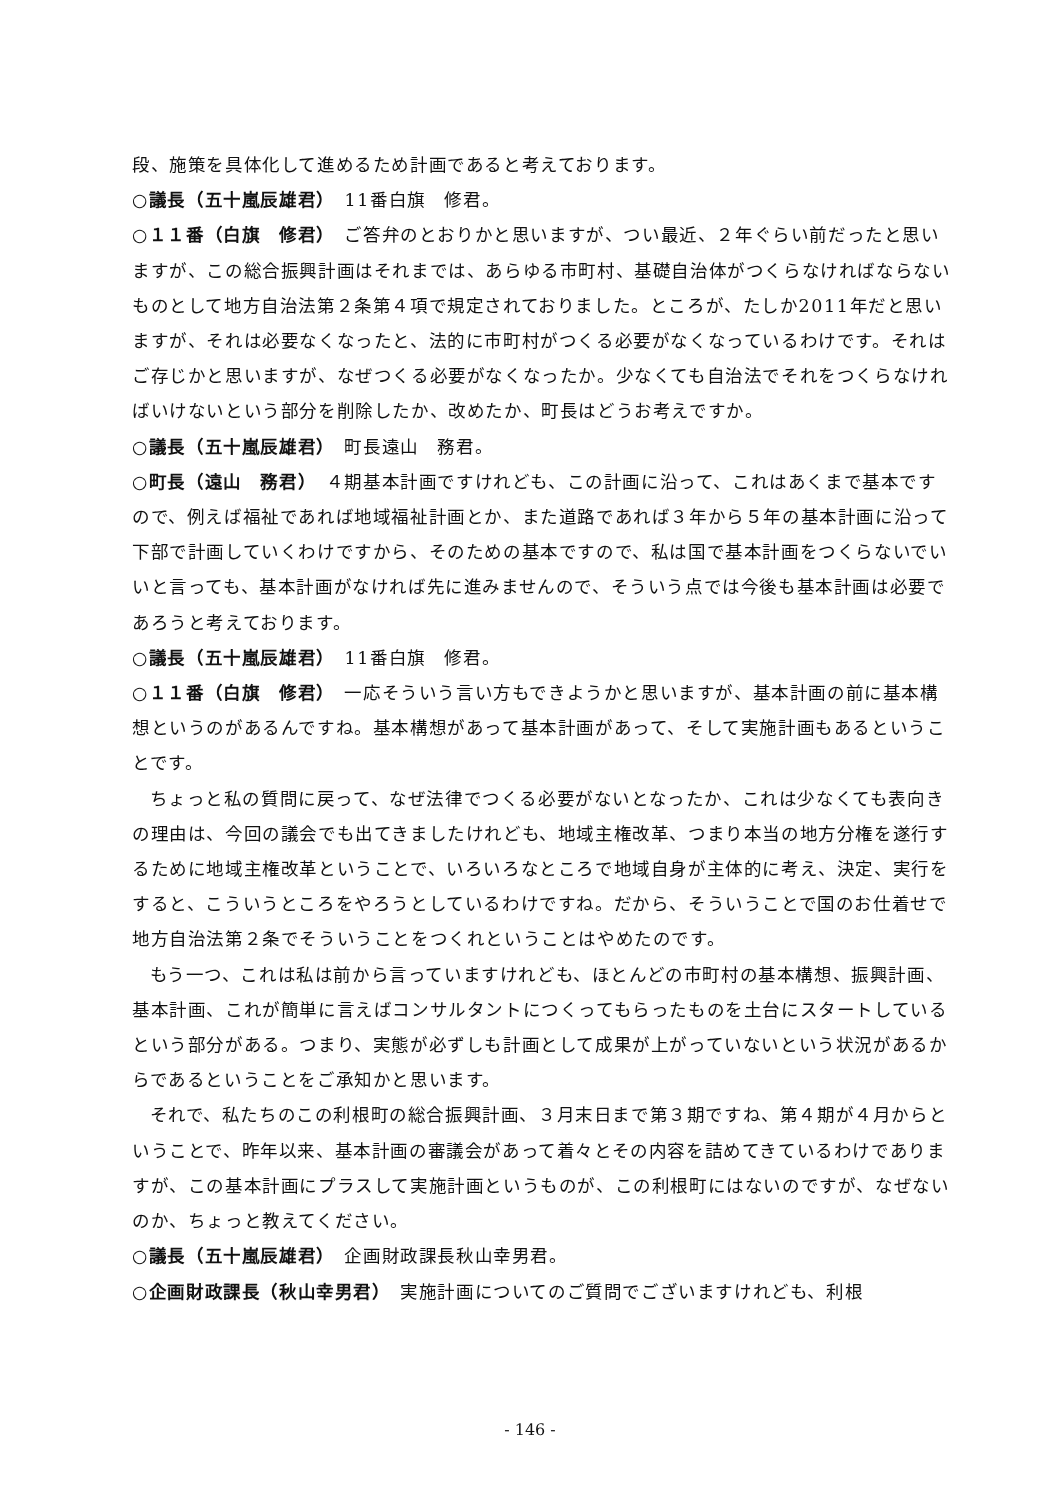段、施策を具体化して進めるため計画であると考えております。
○議長（五十嵐辰雄君）　11番白旗　修君。
○１１番（白旗　修君）　ご答弁のとおりかと思いますが、つい最近、２年ぐらい前だったと思いますが、この総合振興計画はそれまでは、あらゆる市町村、基礎自治体がつくらなければならないものとして地方自治法第２条第４項で規定されておりました。ところが、たしか2011年だと思いますが、それは必要なくなったと、法的に市町村がつくる必要がなくなっているわけです。それはご存じかと思いますが、なぜつくる必要がなくなったか。少なくても自治法でそれをつくらなければいけないという部分を削除したか、改めたか、町長はどうお考えですか。
○議長（五十嵐辰雄君）　町長遠山　務君。
○町長（遠山　務君）　４期基本計画ですけれども、この計画に沿って、これはあくまで基本ですので、例えば福祉であれば地域福祉計画とか、また道路であれば３年から５年の基本計画に沿って下部で計画していくわけですから、そのための基本ですので、私は国で基本計画をつくらないでいいと言っても、基本計画がなければ先に進みませんので、そういう点では今後も基本計画は必要であろうと考えております。
○議長（五十嵐辰雄君）　11番白旗　修君。
○１１番（白旗　修君）　一応そういう言い方もできようかと思いますが、基本計画の前に基本構想というのがあるんですね。基本構想があって基本計画があって、そして実施計画もあるということです。
ちょっと私の質問に戻って、なぜ法律でつくる必要がないとなったか、これは少なくても表向きの理由は、今回の議会でも出てきましたけれども、地域主権改革、つまり本当の地方分権を遂行するために地域主権改革ということで、いろいろなところで地域自身が主体的に考え、決定、実行をすると、こういうところをやろうとしているわけですね。だから、そういうことで国のお仕着せで地方自治法第２条でそういうことをつくれということはやめたのです。
もう一つ、これは私は前から言っていますけれども、ほとんどの市町村の基本構想、振興計画、基本計画、これが簡単に言えばコンサルタントにつくってもらったものを土台にスタートしているという部分がある。つまり、実態が必ずしも計画として成果が上がっていないという状況があるからであるということをご承知かと思います。
それで、私たちのこの利根町の総合振興計画、３月末日まで第３期ですね、第４期が４月からということで、昨年以来、基本計画の審議会があって着々とその内容を詰めてきているわけでありますが、この基本計画にプラスして実施計画というものが、この利根町にはないのですが、なぜないのか、ちょっと教えてください。
○議長（五十嵐辰雄君）　企画財政課長秋山幸男君。
○企画財政課長（秋山幸男君）　実施計画についてのご質問でございますけれども、利根
- 146 -